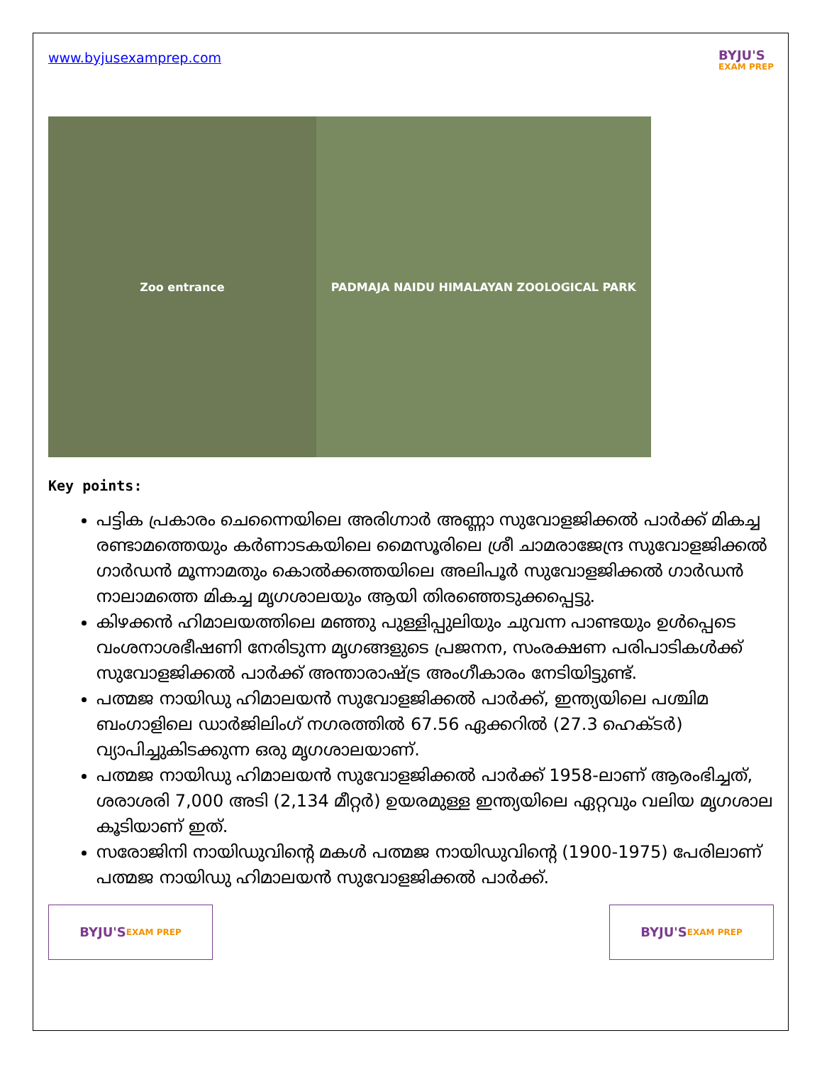www.byjusexamprep.com
BYJU'S
EXAM PREP
Zoo entrance PADMAJA NAIDU HIMALAYAN ZOOLOGICAL PARK
Key points:
പട്ടിക പ്രകാരം ചെന്നൈയിലെ അരിഗ്നാർ അണ്ണാ സുവോളജിക്കൽ പാർക്ക് മികച്ച രണ്ടാമത്തെയും കർണാടകയിലെ മൈസൂരിലെ ശ്രീ ചാമരാജേന്ദ്ര സുവോളജിക്കൽ ഗാർഡൻ മൂന്നാമതും കൊൽക്കത്തയിലെ അലിപൂർ സുവോളജിക്കൽ ഗാർഡൻ നാലാമത്തെ മികച്ച മൃഗശാലയും ആയി തിരഞ്ഞെടുക്കപ്പെട്ടു.
കിഴക്കൻ ഹിമാലയത്തിലെ മഞ്ഞു പുള്ളിപ്പുലിയും ചുവന്ന പാണ്ടയും ഉൾപ്പെടെ വംശനാശഭീഷണി നേരിടുന്ന മൃഗങ്ങളുടെ പ്രജനന, സംരക്ഷണ പരിപാടികൾക്ക് സുവോളജിക്കൽ പാർക്ക് അന്താരാഷ്ട്ര അംഗീകാരം നേടിയിട്ടുണ്ട്.
പത്മജ നായിഡു ഹിമാലയൻ സുവോളജിക്കൽ പാർക്ക്, ഇന്ത്യയിലെ പശ്ചിമ ബംഗാളിലെ ഡാർജിലിംഗ് നഗരത്തിൽ 67.56 ഏക്കറിൽ (27.3 ഹെക്ടർ) വ്യാപിച്ചുകിടക്കുന്ന ഒരു മൃഗശാലയാണ്.
പത്മജ നായിഡു ഹിമാലയൻ സുവോളജിക്കൽ പാർക്ക് 1958-ലാണ് ആരംഭിച്ചത്, ശരാശരി 7,000 അടി (2,134 മീറ്റർ) ഉയരമുള്ള ഇന്ത്യയിലെ ഏറ്റവും വലിയ മൃഗശാല കൂടിയാണ് ഇത്.
സരോജിനി നായിഡുവിന്റെ മകൾ പത്മജ നായിഡുവിന്റെ (1900-1975) പേരിലാണ് പത്മജ നായിഡു ഹിമാലയൻ സുവോളജിക്കൽ പാർക്ക്.
BYJU'S EXAM PREP
BYJU'S EXAM PREP